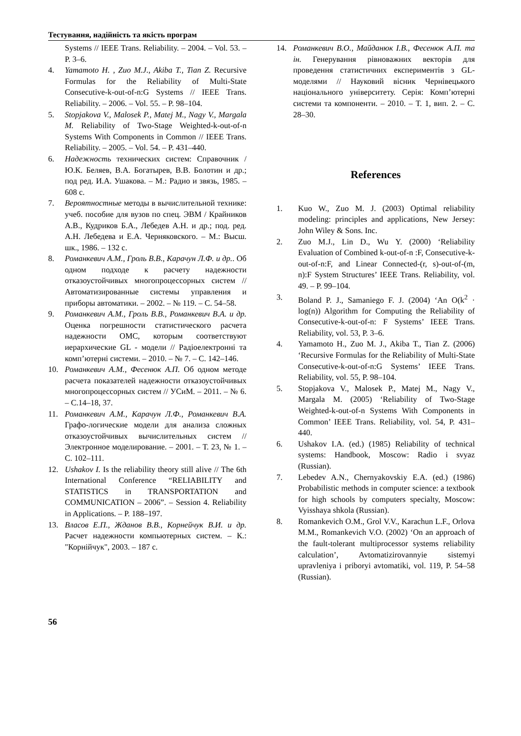Тестування, надійність та якість програм
Systems // IEEE Trans. Reliability. – 2004. – Vol. 53. – P. 3–6.
4. Yamamoto H. , Zuo M.J., Akiba T., Tian Z. Recursive Formulas for the Reliability of Multi-State Consecutive-k-out-of-n:G Systems // IEEE Trans. Reliability. – 2006. – Vol. 55. – P. 98–104.
5. Stopjakova V., Malosek P., Matej M., Nagy V., Margala M. Reliability of Two-Stage Weighted-k-out-of-n Systems With Components in Common // IEEE Trans. Reliability. – 2005. – Vol. 54. – P. 431–440.
6. Надежность технических систем: Справочник / Ю.К. Беляев, В.А. Богатырев, В.В. Болотин и др.; под ред. И.А. Ушакова. – М.: Радио и звязь, 1985. – 608 с.
7. Вероятностные методы в вычислительной технике: учеб. пособие для вузов по спец. ЭВМ / Крайников А.В., Кудриков Б.А., Лебедев А.Н. и др.; под. ред. А.Н. Лебедева и Е.А. Черняковского. – М.: Высш. шк., 1986. – 132 с.
8. Романкевич А.М., Гроль В.В., Карачун Л.Ф. и др.. Об одном подходе к расчету надежности отказоустойчивых многопроцессорных систем // Автоматизированные системы управления и приборы автоматики. – 2002. – № 119. – С. 54–58.
9. Романкевич А.М., Гроль В.В., Романкевич В.А. и др. Оценка погрешности статистического расчета надежности ОМС, которым соответствуют иерархические GL - модели // Радіоелектронні та комп’ютерні системи. – 2010. – № 7. – С. 142–146.
10. Романкевич А.М., Фесенюк А.П. Об одном методе расчета показателей надежности отказоустойчивых многопроцессорных систем // УСиМ. – 2011. – № 6. – С.14–18, 37.
11. Романкевич А.М., Карачун Л.Ф., Романкевич В.А. Графо-логические модели для анализа сложных отказоустойчивых вычислительных систем // Электронное моделирование. – 2001. – Т. 23, № 1. – С. 102–111.
12. Ushakov I. Is the reliability theory still alive // The 6th International Conference “RELIABILITY and STATISTICS in TRANSPORTATION and COMMUNICATION – 2006”. – Session 4. Reliability in Applications. – P. 188–197.
13. Власов Е.П., Жданов В.В., Корнейчук В.И. и др. Расчет надежности компьютерных систем. – К.: "Корнійчук", 2003. – 187 с.
14. Романкевич В.О., Майданюк І.В., Фесенюк А.П. та ін. Генерування рівноважних векторів для проведення статистичних експериментів з GL-моделями // Науковий вісник Чернівецького національного університету. Серія: Комп’ютерні системи та компоненти. – 2010. – Т. 1, вип. 2. – С. 28–30.
References
1. Kuo W., Zuo M. J. (2003) Optimal reliability modeling: principles and applications, New Jersey: John Wiley & Sons. Inc.
2. Zuo M.J., Lin D., Wu Y. (2000) ‘Reliability Evaluation of Combined k-out-of-n :F, Consecutive-k-out-of-n:F, and Linear Connected-(r, s)-out-of-(m, n):F System Structures’ IEEE Trans. Reliability, vol. 49. – P. 99–104.
3. Boland P. J., Samaniego F. J. (2004) ‘An O(k<sup>2</sup> · log(n)) Algorithm for Computing the Reliability of Consecutive-k-out-of-n: F Systems’ IEEE Trans. Reliability, vol. 53, P. 3–6.
4. Yamamoto H., Zuo M. J., Akiba T., Tian Z. (2006) ‘Recursive Formulas for the Reliability of Multi-State Consecutive-k-out-of-n:G Systems’ IEEE Trans. Reliability, vol. 55, P. 98–104.
5. Stopjakova V., Malosek P., Matej M., Nagy V., Margala M. (2005) ‘Reliability of Two-Stage Weighted-k-out-of-n Systems With Components in Common’ IEEE Trans. Reliability, vol. 54, P. 431–440.
6. Ushakov I.A. (ed.) (1985) Reliability of technical systems: Handbook, Moscow: Radio i svyaz (Russian).
7. Lebedev A.N., Chernyakovskiy E.A. (ed.) (1986) Probabilistic methods in computer science: a textbook for high schools by computers specialty, Moscow: Vyisshaya shkola (Russian).
8. Romankevich O.M., Grol V.V., Karachun L.F., Orlova M.M., Romankevich V.O. (2002) ‘On an approach of the fault-tolerant multiprocessor systems reliability calculation’, Avtomatizirovannyie sistemyi upravleniya i priboryi avtomatiki, vol. 119, P. 54–58 (Russian).
56